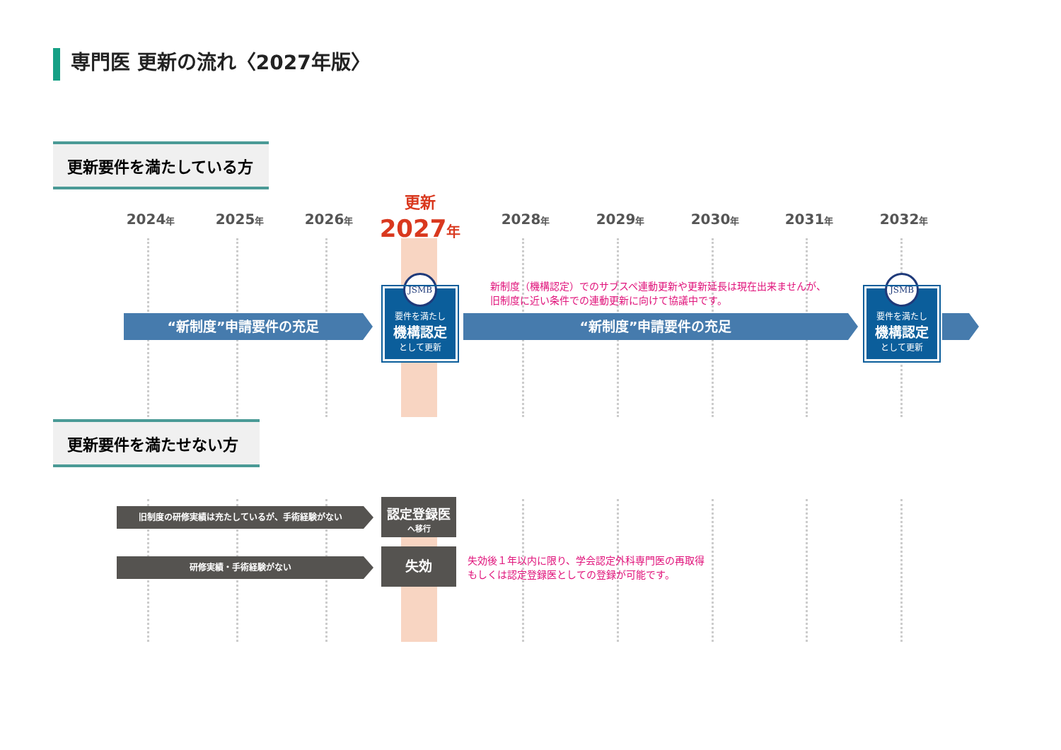専門医 更新の流れ〈2027年版〉
更新要件を満たしている方
2024年 2025年 2026年
更新
2027年
2028年 2029年 2030年 2031年 2032年
“新制度”申請要件の充足
JSMB
要件を満たし
機構認定
として更新
新制度（機構認定）でのサブスペ連動更新や更新延長は現在出来ませんが、
旧制度に近い条件での連動更新に向けて協議中です。
“新制度”申請要件の充足
JSMB
要件を満たし
機構認定
として更新
更新要件を満たせない方
旧制度の研修実績は充たしているが、手術経験がない
認定登録医
へ移行
研修実績・手術経験がない 失効
失効後１年以内に限り、学会認定外科専門医の再取得
もしくは認定登録医としての登録が可能です。